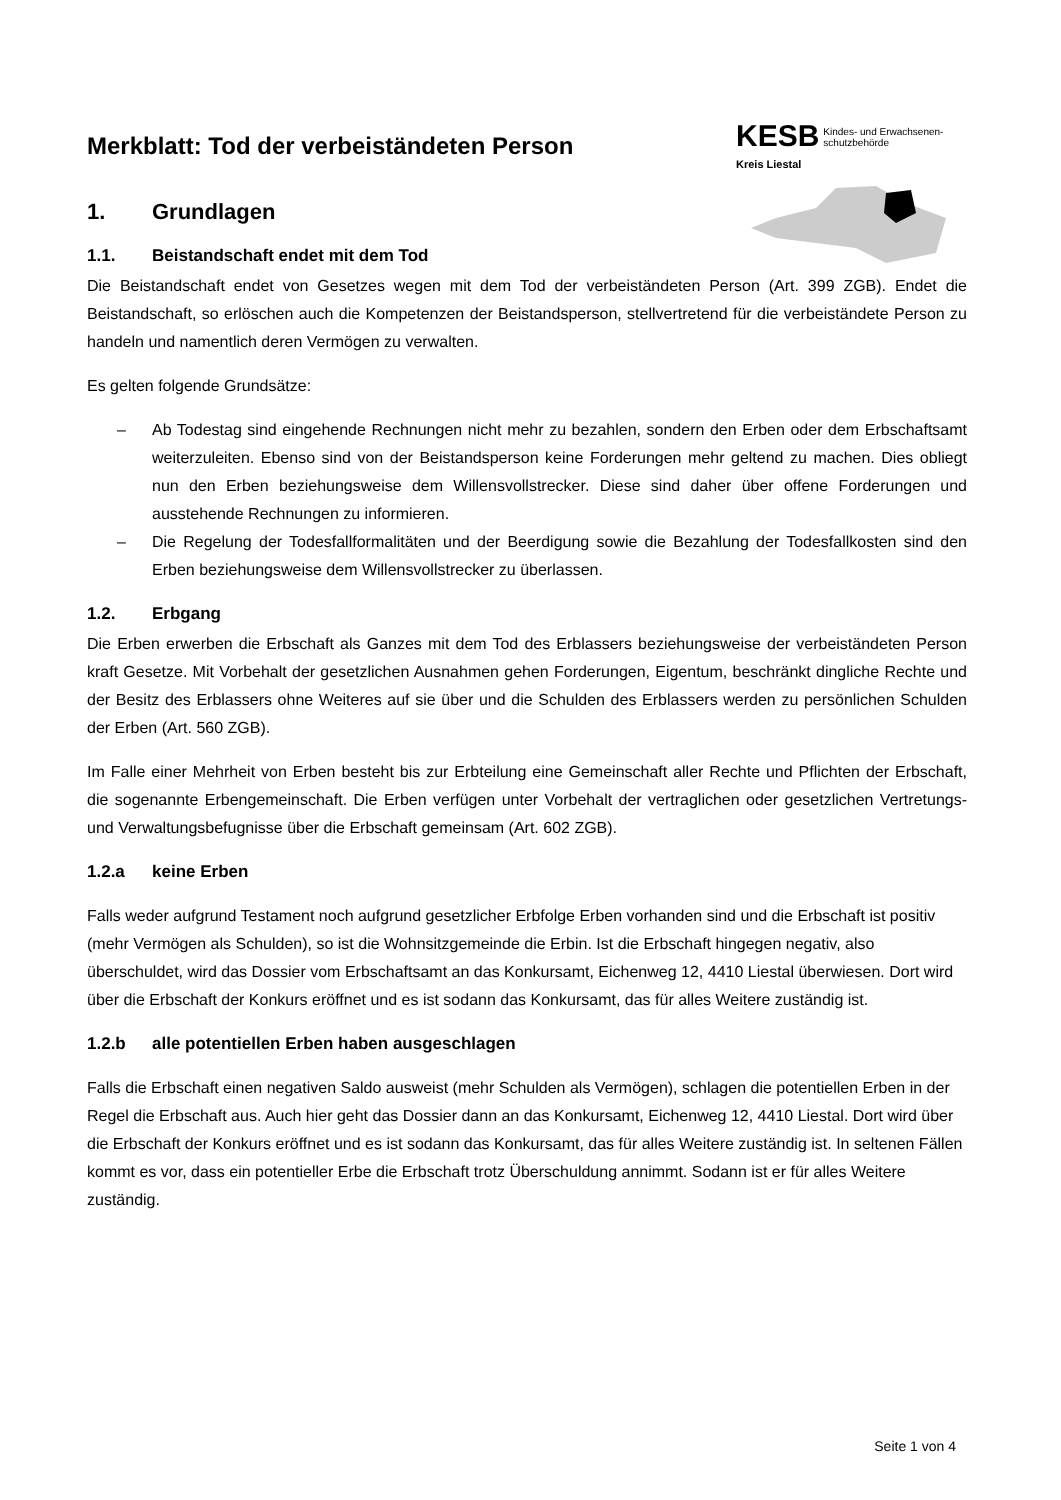KESB Kindes- und Erwachsenen-
schutzbehörde
Kreis Liestal
Merkblatt: Tod der verbeiständeten Person
1. Grundlagen
1.1. Beistandschaft endet mit dem Tod
Die Beistandschaft endet von Gesetzes wegen mit dem Tod der verbeiständeten Person (Art. 399 ZGB). Endet die Beistandschaft, so erlöschen auch die Kompetenzen der Beistandsperson, stellvertretend für die verbeiständete Person zu handeln und namentlich deren Vermögen zu verwalten.
Es gelten folgende Grundsätze:
– Ab Todestag sind eingehende Rechnungen nicht mehr zu bezahlen, sondern den Erben oder dem Erbschaftsamt weiterzuleiten. Ebenso sind von der Beistandsperson keine Forderungen mehr geltend zu machen. Dies obliegt nun den Erben beziehungsweise dem Willensvollstrecker. Diese sind daher über offene Forderungen und ausstehende Rechnungen zu informieren.
– Die Regelung der Todesfallformalitäten und der Beerdigung sowie die Bezahlung der Todesfallkosten sind den Erben beziehungsweise dem Willensvollstrecker zu überlassen.
1.2. Erbgang
Die Erben erwerben die Erbschaft als Ganzes mit dem Tod des Erblassers beziehungsweise der verbeiständeten Person kraft Gesetze. Mit Vorbehalt der gesetzlichen Ausnahmen gehen Forderungen, Eigentum, beschränkt dingliche Rechte und der Besitz des Erblassers ohne Weiteres auf sie über und die Schulden des Erblassers werden zu persönlichen Schulden der Erben (Art. 560 ZGB).
Im Falle einer Mehrheit von Erben besteht bis zur Erbteilung eine Gemeinschaft aller Rechte und Pflichten der Erbschaft, die sogenannte Erbengemeinschaft. Die Erben verfügen unter Vorbehalt der vertraglichen oder gesetzlichen Vertretungs- und Verwaltungsbefugnisse über die Erbschaft gemeinsam (Art. 602 ZGB).
1.2.a keine Erben
Falls weder aufgrund Testament noch aufgrund gesetzlicher Erbfolge Erben vorhanden sind und die Erbschaft ist positiv (mehr Vermögen als Schulden), so ist die Wohnsitzgemeinde die Erbin. Ist die Erbschaft hingegen negativ, also überschuldet, wird das Dossier vom Erbschaftsamt an das Konkursamt, Eichenweg 12, 4410 Liestal überwiesen. Dort wird über die Erbschaft der Konkurs eröffnet und es ist sodann das Konkursamt, das für alles Weitere zuständig ist.
1.2.b alle potentiellen Erben haben ausgeschlagen
Falls die Erbschaft einen negativen Saldo ausweist (mehr Schulden als Vermögen), schlagen die potentiellen Erben in der Regel die Erbschaft aus. Auch hier geht das Dossier dann an das Konkursamt, Eichenweg 12, 4410 Liestal. Dort wird über die Erbschaft der Konkurs eröffnet und es ist sodann das Konkursamt, das für alles Weitere zuständig ist. In seltenen Fällen kommt es vor, dass ein potentieller Erbe die Erbschaft trotz Überschuldung annimmt. Sodann ist er für alles Weitere zuständig.
Seite 1 von 4